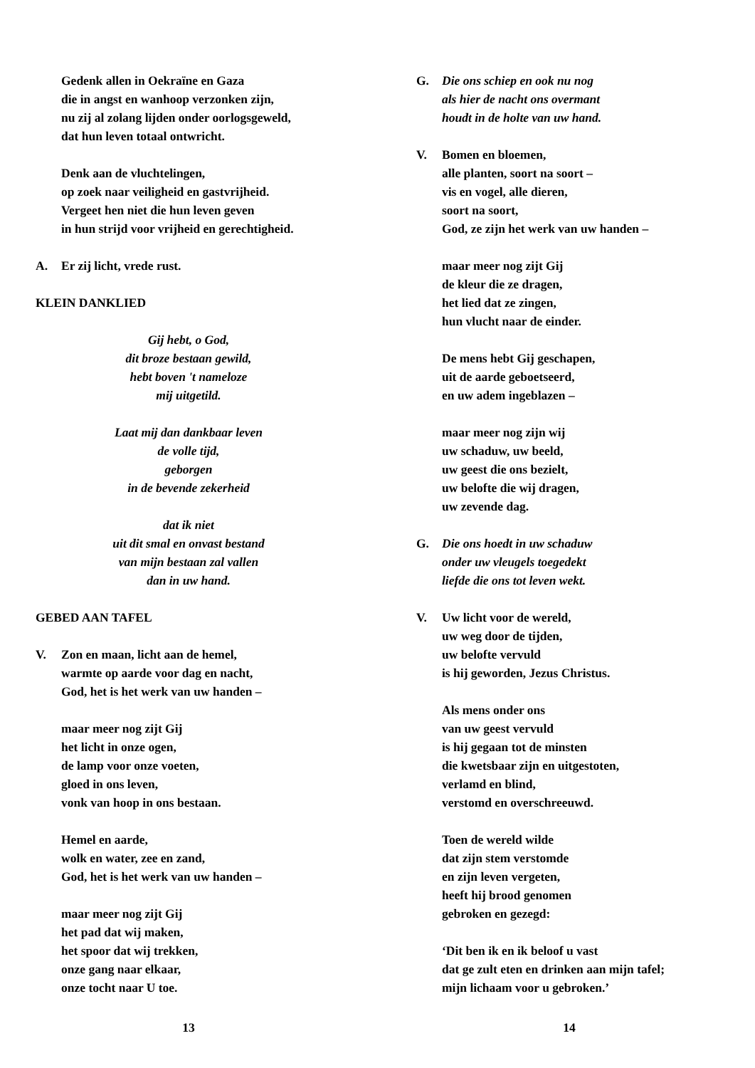Gedenk allen in Oekraïne en Gaza
die in angst en wanhoop verzonken zijn,
nu zij al zolang lijden onder oorlogsgeweld,
dat hun leven totaal ontwricht.
Denk aan de vluchtelingen,
op zoek naar veiligheid en gastvrijheid.
Vergeet hen niet die hun leven geven
in hun strijd voor vrijheid en gerechtigheid.
A. Er zij licht, vrede rust.
KLEIN DANKLIED
Gij hebt, o God,
dit broze bestaan gewild,
hebt boven 't nameloze
mij uitgetild.
Laat mij dan dankbaar leven
de volle tijd,
geborgen
in de bevende zekerheid
dat ik niet
uit dit smal en onvast bestand
van mijn bestaan zal vallen
dan in uw hand.
GEBED AAN TAFEL
V. Zon en maan, licht aan de hemel,
warmte op aarde voor dag en nacht,
God, het is het werk van uw handen –
maar meer nog zijt Gij
het licht in onze ogen,
de lamp voor onze voeten,
gloed in ons leven,
vonk van hoop in ons bestaan.
Hemel en aarde,
wolk en water, zee en zand,
God, het is het werk van uw handen –
maar meer nog zijt Gij
het pad dat wij maken,
het spoor dat wij trekken,
onze gang naar elkaar,
onze tocht naar U toe.
13
G. Die ons schiep en ook nu nog
als hier de nacht ons overmant
houdt in de holte van uw hand.
V. Bomen en bloemen,
alle planten, soort na soort –
vis en vogel, alle dieren,
soort na soort,
God, ze zijn het werk van uw handen –
maar meer nog zijt Gij
de kleur die ze dragen,
het lied dat ze zingen,
hun vlucht naar de einder.
De mens hebt Gij geschapen,
uit de aarde geboetseerd,
en uw adem ingeblazen –
maar meer nog zijn wij
uw schaduw, uw beeld,
uw geest die ons bezielt,
uw belofte die wij dragen,
uw zevende dag.
G. Die ons hoedt in uw schaduw
onder uw vleugels toegedekt
liefde die ons tot leven wekt.
V. Uw licht voor de wereld,
uw weg door de tijden,
uw belofte vervuld
is hij geworden, Jezus Christus.
Als mens onder ons
van uw geest vervuld
is hij gegaan tot de minsten
die kwetsbaar zijn en uitgestoten,
verlamd en blind,
verstomd en overschreeuwd.
Toen de wereld wilde
dat zijn stem verstomde
en zijn leven vergeten,
heeft hij brood genomen
gebroken en gezegd:
‘Dit ben ik en ik beloof u vast
dat ge zult eten en drinken aan mijn tafel;
mijn lichaam voor u gebroken.’
14